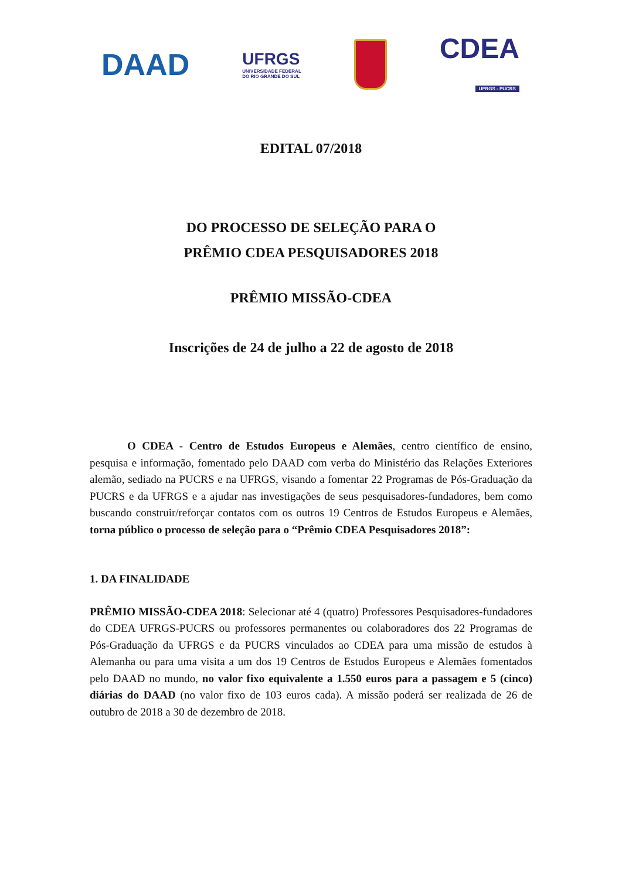DAAD
UFRGS
UNIVERSIDADE FEDERAL
DO RIO GRANDE DO SUL
CDEA
UFRGS - PUCRS
EDITAL 07/2018
DO PROCESSO DE SELEÇÃO PARA O
PRÊMIO CDEA PESQUISADORES 2018
PRÊMIO MISSÃO-CDEA
Inscrições de 24 de julho a 22 de agosto de 2018
O CDEA - Centro de Estudos Europeus e Alemães, centro científico de ensino, pesquisa e informação, fomentado pelo DAAD com verba do Ministério das Relações Exteriores alemão, sediado na PUCRS e na UFRGS, visando a fomentar 22 Programas de Pós-Graduação da PUCRS e da UFRGS e a ajudar nas investigações de seus pesquisadores-fundadores, bem como buscando construir/reforçar contatos com os outros 19 Centros de Estudos Europeus e Alemães, torna público o processo de seleção para o “Prêmio CDEA Pesquisadores 2018”:
1. DA FINALIDADE
PRÊMIO MISSÃO-CDEA 2018: Selecionar até 4 (quatro) Professores Pesquisadores-fundadores do CDEA UFRGS-PUCRS ou professores permanentes ou colaboradores dos 22 Programas de Pós-Graduação da UFRGS e da PUCRS vinculados ao CDEA para uma missão de estudos à Alemanha ou para uma visita a um dos 19 Centros de Estudos Europeus e Alemães fomentados pelo DAAD no mundo, no valor fixo equivalente a 1.550 euros para a passagem e 5 (cinco) diárias do DAAD (no valor fixo de 103 euros cada). A missão poderá ser realizada de 26 de outubro de 2018 a 30 de dezembro de 2018.